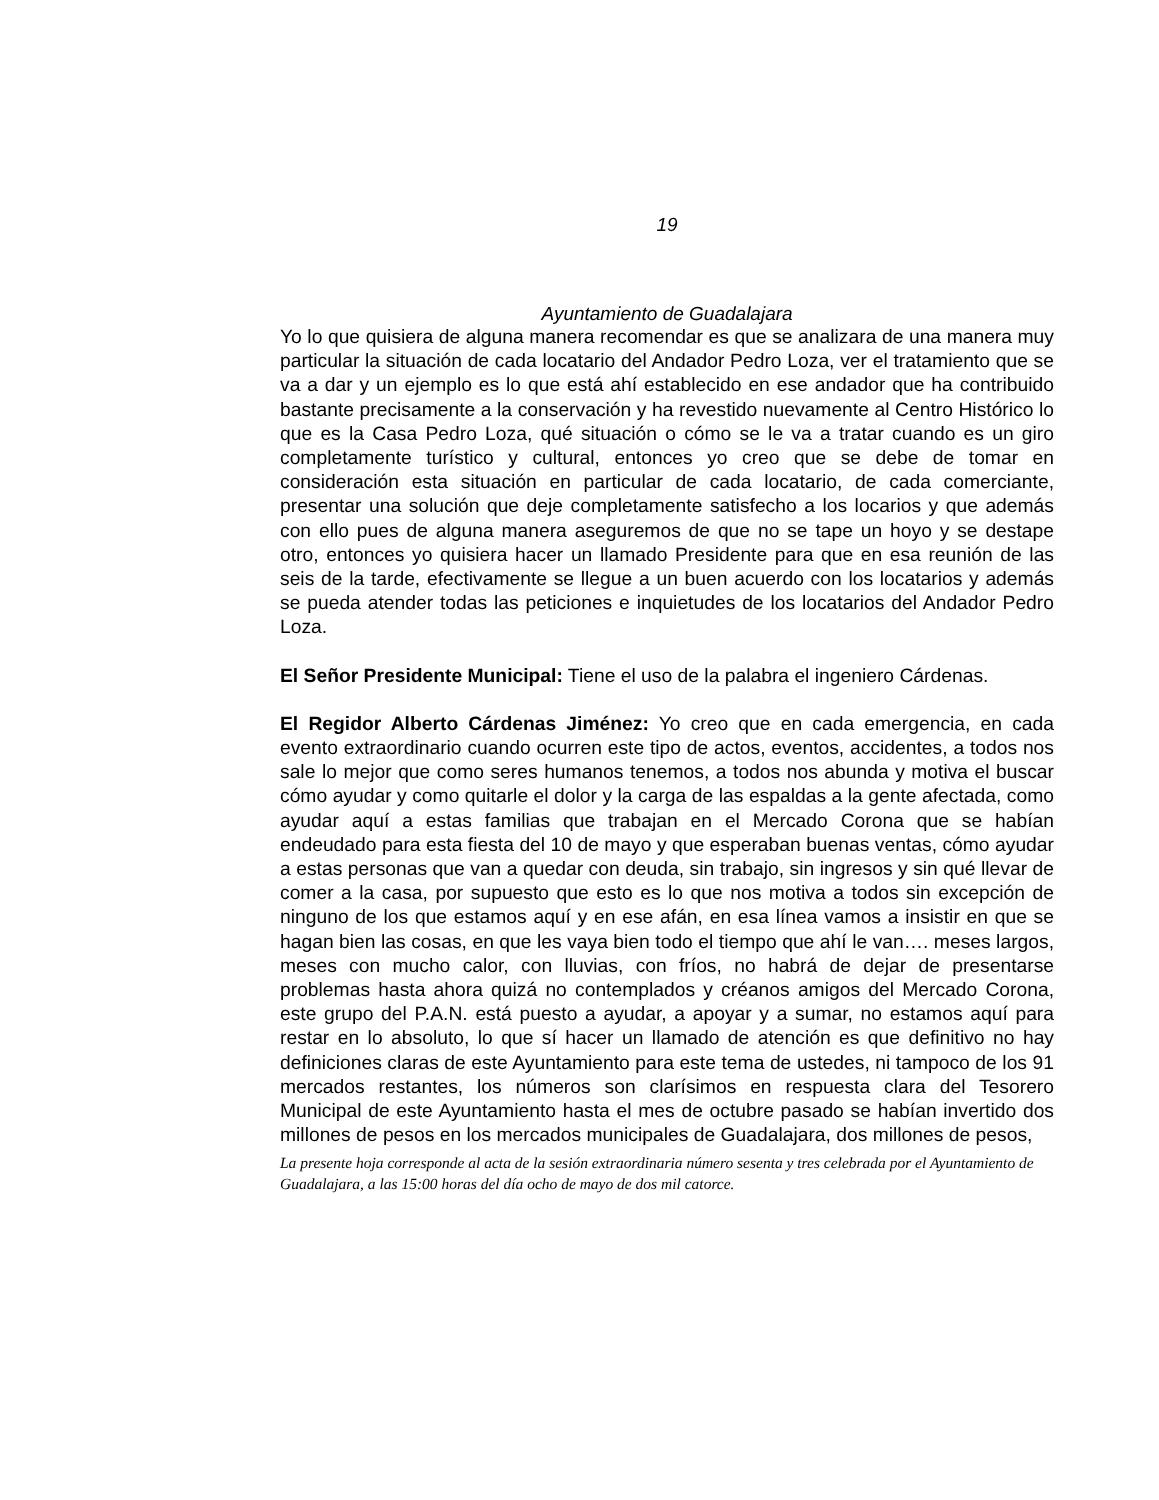19
Ayuntamiento de Guadalajara
Yo lo que quisiera de alguna manera recomendar es que se analizara de una manera muy particular la situación de cada locatario del Andador Pedro Loza, ver el tratamiento que se va a dar y un ejemplo es lo que está ahí establecido en ese andador que ha contribuido bastante precisamente a la conservación y ha revestido nuevamente al Centro Histórico lo que es la Casa Pedro Loza, qué situación o cómo se le va a tratar cuando es un giro completamente turístico y cultural, entonces yo creo que se debe de tomar en consideración esta situación en particular de cada locatario, de cada comerciante, presentar una solución que deje completamente satisfecho a los locarios y que además con ello pues de alguna manera aseguremos de que no se tape un hoyo y se destape otro, entonces yo quisiera hacer un llamado Presidente para que en esa reunión de las seis de la tarde, efectivamente se llegue a un buen acuerdo con los locatarios y además se pueda atender todas las peticiones e inquietudes de los locatarios del Andador Pedro Loza.
El Señor Presidente Municipal: Tiene el uso de la palabra el ingeniero Cárdenas.
El Regidor Alberto Cárdenas Jiménez: Yo creo que en cada emergencia, en cada evento extraordinario cuando ocurren este tipo de actos, eventos, accidentes, a todos nos sale lo mejor que como seres humanos tenemos, a todos nos abunda y motiva el buscar cómo ayudar y como quitarle el dolor y la carga de las espaldas a la gente afectada, como ayudar aquí a estas familias que trabajan en el Mercado Corona que se habían endeudado para esta fiesta del 10 de mayo y que esperaban buenas ventas, cómo ayudar a estas personas que van a quedar con deuda, sin trabajo, sin ingresos y sin qué llevar de comer a la casa, por supuesto que esto es lo que nos motiva a todos sin excepción de ninguno de los que estamos aquí y en ese afán, en esa línea vamos a insistir en que se hagan bien las cosas, en que les vaya bien todo el tiempo que ahí le van…. meses largos, meses con mucho calor, con lluvias, con fríos, no habrá de dejar de presentarse problemas hasta ahora quizá no contemplados y créanos amigos del Mercado Corona, este grupo del P.A.N. está puesto a ayudar, a apoyar y a sumar, no estamos aquí para restar en lo absoluto, lo que sí hacer un llamado de atención es que definitivo no hay definiciones claras de este Ayuntamiento para este tema de ustedes, ni tampoco de los 91 mercados restantes, los números son clarísimos en respuesta clara del Tesorero Municipal de este Ayuntamiento hasta el mes de octubre pasado se habían invertido dos millones de pesos en los mercados municipales de Guadalajara, dos millones de pesos,
La presente hoja corresponde al acta de la sesión extraordinaria número sesenta y tres celebrada por el Ayuntamiento de Guadalajara, a las 15:00 horas del día ocho de mayo de dos mil catorce.